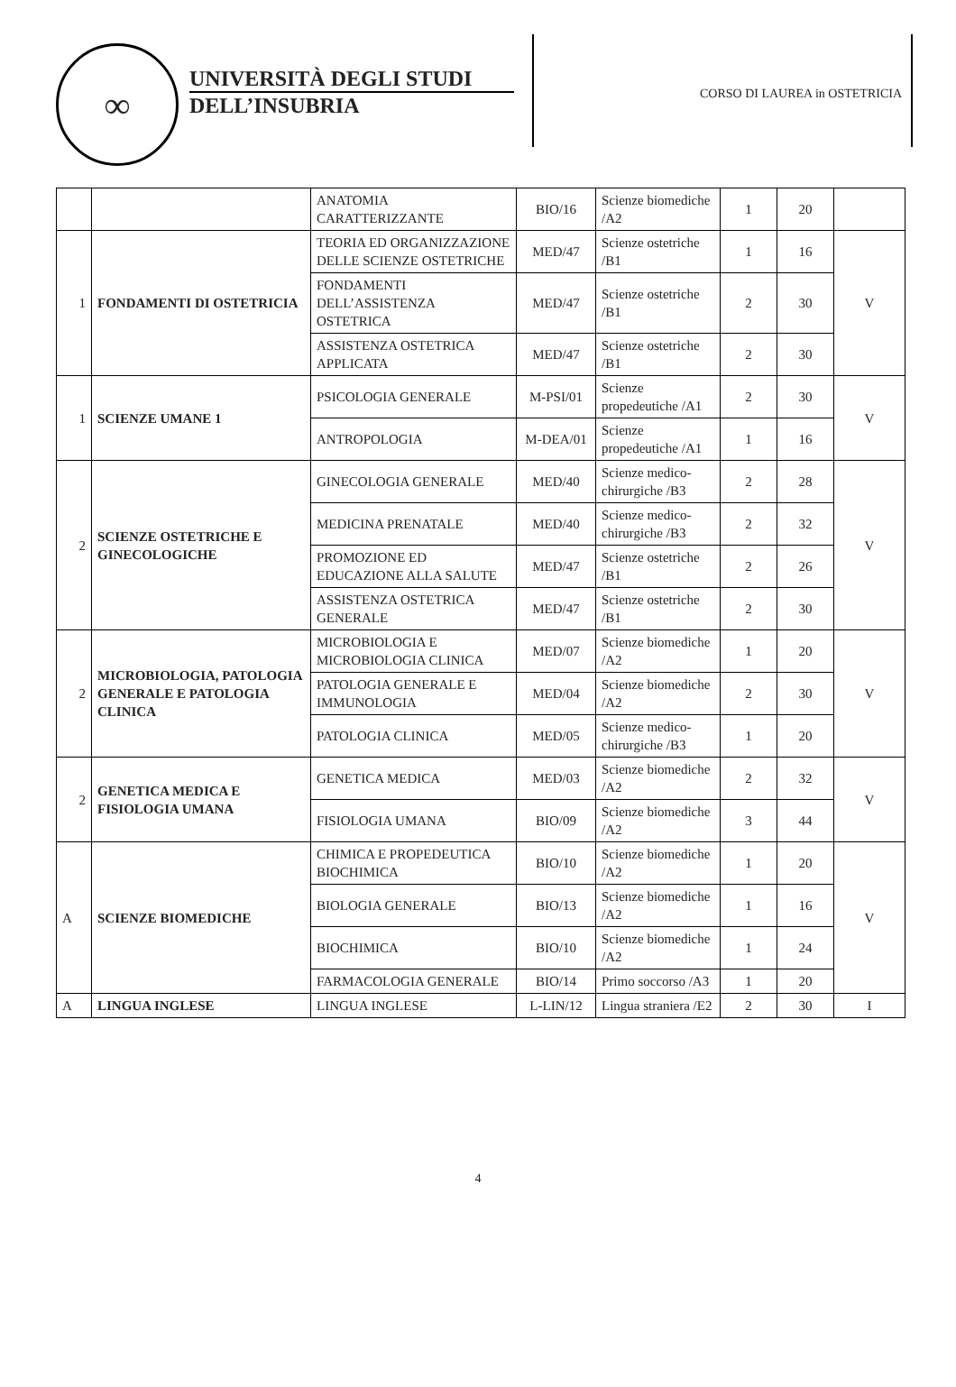∞
UNIVERSITÀ DEGLI STUDI
DELL’INSUBRIA
CORSO DI LAUREA in OSTETRICIA
| | | ANATOMIA CARATTERIZZANTE | BIO/16 | Scienze biomediche /A2 | 1 | 20 | |
| 1 | FONDAMENTI DI OSTETRICIA | TEORIA ED ORGANIZZAZIONE DELLE SCIENZE OSTETRICHE | MED/47 | Scienze ostetriche /B1 | 1 | 16 | V |
| | | FONDAMENTI DELL’ASSISTENZA OSTETRICA | MED/47 | Scienze ostetriche /B1 | 2 | 30 | |
| | | ASSISTENZA OSTETRICA APPLICATA | MED/47 | Scienze ostetriche /B1 | 2 | 30 | |
| 1 | SCIENZE UMANE 1 | PSICOLOGIA GENERALE | M-PSI/01 | Scienze propedeutiche /A1 | 2 | 30 | V |
| | | ANTROPOLOGIA | M-DEA/01 | Scienze propedeutiche /A1 | 1 | 16 | |
| 2 | SCIENZE OSTETRICHE E GINECOLOGICHE | GINECOLOGIA GENERALE | MED/40 | Scienze medico-chirurgiche /B3 | 2 | 28 | V |
| | | MEDICINA PRENATALE | MED/40 | Scienze medico-chirurgiche /B3 | 2 | 32 | |
| | | PROMOZIONE ED EDUCAZIONE ALLA SALUTE | MED/47 | Scienze ostetriche /B1 | 2 | 26 | |
| | | ASSISTENZA OSTETRICA GENERALE | MED/47 | Scienze ostetriche /B1 | 2 | 30 | |
| 2 | MICROBIOLOGIA, PATOLOGIA GENERALE E PATOLOGIA CLINICA | MICROBIOLOGIA E MICROBIOLOGIA CLINICA | MED/07 | Scienze biomediche /A2 | 1 | 20 | V |
| | | PATOLOGIA GENERALE E IMMUNOLOGIA | MED/04 | Scienze biomediche /A2 | 2 | 30 | |
| | | PATOLOGIA CLINICA | MED/05 | Scienze medico-chirurgiche /B3 | 1 | 20 | |
| 2 | GENETICA MEDICA E FISIOLOGIA UMANA | GENETICA MEDICA | MED/03 | Scienze biomediche /A2 | 2 | 32 | V |
| | | FISIOLOGIA UMANA | BIO/09 | Scienze biomediche /A2 | 3 | 44 | |
| A | SCIENZE BIOMEDICHE | CHIMICA E PROPEDEUTICA BIOCHIMICA | BIO/10 | Scienze biomediche /A2 | 1 | 20 | V |
| | | BIOLOGIA GENERALE | BIO/13 | Scienze biomediche /A2 | 1 | 16 | |
| | | BIOCHIMICA | BIO/10 | Scienze biomediche /A2 | 1 | 24 | |
| | | FARMACOLOGIA GENERALE | BIO/14 | Primo soccorso /A3 | 1 | 20 | |
| A | LINGUA INGLESE | LINGUA INGLESE | L-LIN/12 | Lingua straniera /E2 | 2 | 30 | I |
4